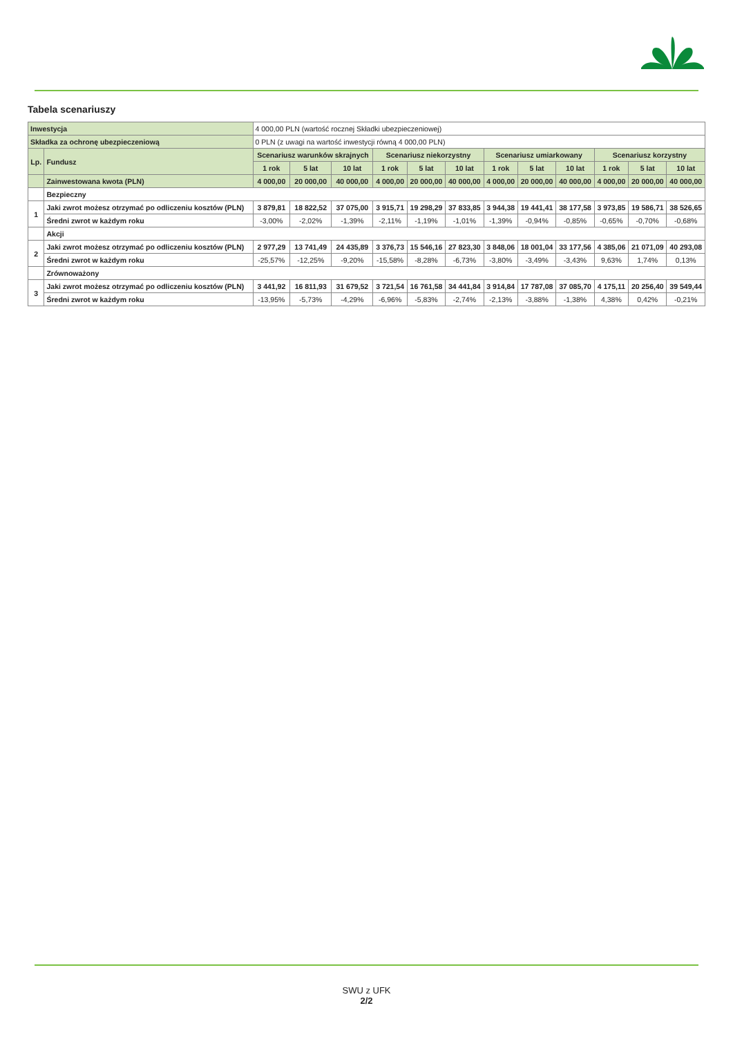Tabela scenariuszy
| Inwestycja | | 4 000,00 PLN (wartość rocznej Składki ubezpieczeniowej) | | | | | | | | | | | |
| Składka za ochronę ubezpieczeniową | | 0 PLN (z uwagi na wartość inwestycji równą 4 000,00 PLN) | | | | | | | | | | | |
| Lp. | Fundusz | Scenariusz warunków skrajnych | | | Scenariusz niekorzystny | | | Scenariusz umiarkowany | | | Scenariusz korzystny | | |
| | | 1 rok | 5 lat | 10 lat | 1 rok | 5 lat | 10 lat | 1 rok | 5 lat | 10 lat | 1 rok | 5 lat | 10 lat |
| | Zainwestowana kwota (PLN) | 4 000,00 | 20 000,00 | 40 000,00 | 4 000,00 | 20 000,00 | 40 000,00 | 4 000,00 | 20 000,00 | 40 000,00 | 4 000,00 | 20 000,00 | 40 000,00 |
| | Bezpieczny | | | | | | | | | | | | |
| 1 | Jaki zwrot możesz otrzymać po odliczeniu kosztów (PLN) | 3 879,81 | 18 822,52 | 37 075,00 | 3 915,71 | 19 298,29 | 37 833,85 | 3 944,38 | 19 441,41 | 38 177,58 | 3 973,85 | 19 586,71 | 38 526,65 |
| | Średni zwrot w każdym roku | -3,00% | -2,02% | -1,39% | -2,11% | -1,19% | -1,01% | -1,39% | -0,94% | -0,85% | -0,65% | -0,70% | -0,68% |
| | Akcji | | | | | | | | | | | | |
| 2 | Jaki zwrot możesz otrzymać po odliczeniu kosztów (PLN) | 2 977,29 | 13 741,49 | 24 435,89 | 3 376,73 | 15 546,16 | 27 823,30 | 3 848,06 | 18 001,04 | 33 177,56 | 4 385,06 | 21 071,09 | 40 293,08 |
| | Średni zwrot w każdym roku | -25,57% | -12,25% | -9,20% | -15,58% | -8,28% | -6,73% | -3,80% | -3,49% | -3,43% | 9,63% | 1,74% | 0,13% |
| | Zrównoważony | | | | | | | | | | | | |
| 3 | Jaki zwrot możesz otrzymać po odliczeniu kosztów (PLN) | 3 441,92 | 16 811,93 | 31 679,52 | 3 721,54 | 16 761,58 | 34 441,84 | 3 914,84 | 17 787,08 | 37 085,70 | 4 175,11 | 20 256,40 | 39 549,44 |
| | Średni zwrot w każdym roku | -13,95% | -5,73% | -4,29% | -6,96% | -5,83% | -2,74% | -2,13% | -3,88% | -1,38% | 4,38% | 0,42% | -0,21% |
SWU z UFK
2/2